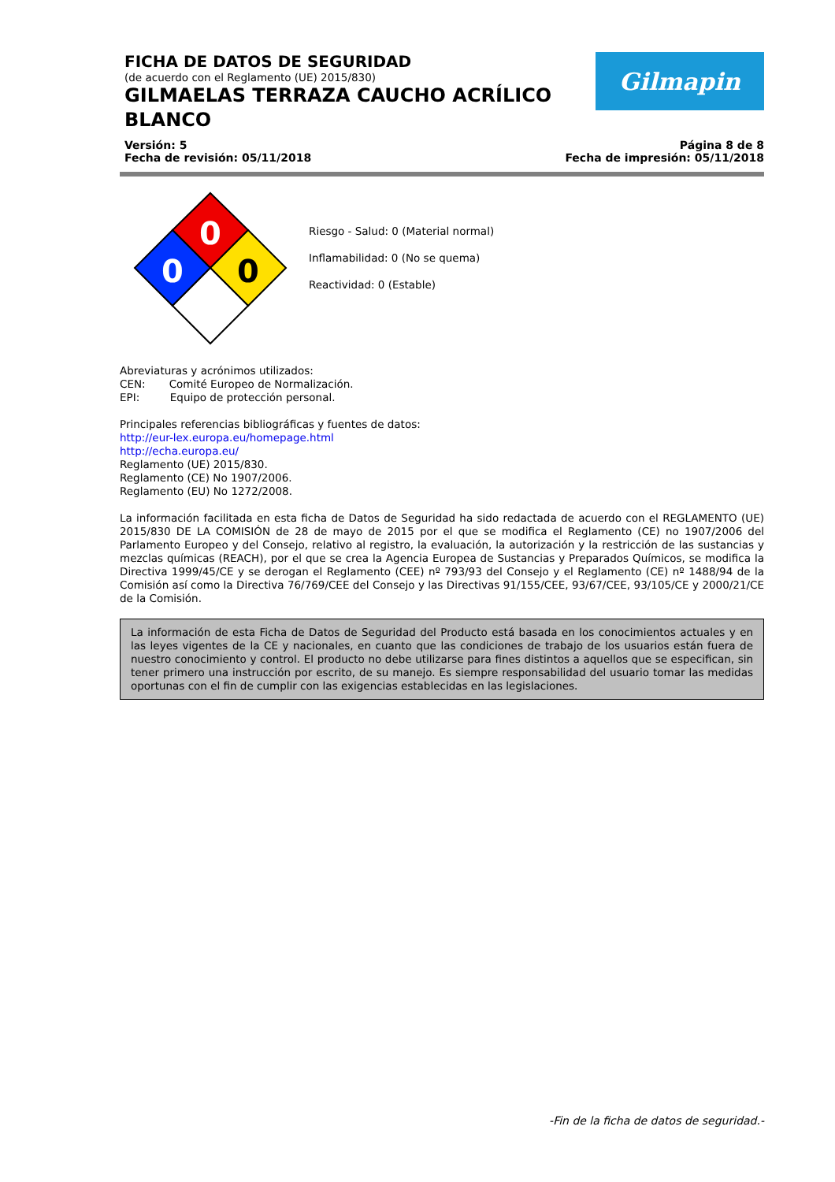Gilmapin
FICHA DE DATOS DE SEGURIDAD
(de acuerdo con el Reglamento (UE) 2015/830)
GILMAELAS TERRAZA CAUCHO ACRÍLICO BLANCO
Versión: 5
Fecha de revisión: 05/11/2018
Página 8 de 8
Fecha de impresión: 05/11/2018
0
0
0
Riesgo - Salud: 0 (Material normal)
Inflamabilidad: 0 (No se quema)
Reactividad: 0 (Estable)
Abreviaturas y acrónimos utilizados:
CEN: Comité Europeo de Normalización.
EPI: Equipo de protección personal.
Principales referencias bibliográficas y fuentes de datos:
http://eur-lex.europa.eu/homepage.html
http://echa.europa.eu/
Reglamento (UE) 2015/830.
Reglamento (CE) No 1907/2006.
Reglamento (EU) No 1272/2008.
La información facilitada en esta ficha de Datos de Seguridad ha sido redactada de acuerdo con el REGLAMENTO (UE) 2015/830 DE LA COMISIÓN de 28 de mayo de 2015 por el que se modifica el Reglamento (CE) no 1907/2006 del Parlamento Europeo y del Consejo, relativo al registro, la evaluación, la autorización y la restricción de las sustancias y mezclas químicas (REACH), por el que se crea la Agencia Europea de Sustancias y Preparados Químicos, se modifica la Directiva 1999/45/CE y se derogan el Reglamento (CEE) nº 793/93 del Consejo y el Reglamento (CE) nº 1488/94 de la Comisión así como la Directiva 76/769/CEE del Consejo y las Directivas 91/155/CEE, 93/67/CEE, 93/105/CE y 2000/21/CE de la Comisión.
La información de esta Ficha de Datos de Seguridad del Producto está basada en los conocimientos actuales y en las leyes vigentes de la CE y nacionales, en cuanto que las condiciones de trabajo de los usuarios están fuera de nuestro conocimiento y control. El producto no debe utilizarse para fines distintos a aquellos que se especifican, sin tener primero una instrucción por escrito, de su manejo. Es siempre responsabilidad del usuario tomar las medidas oportunas con el fin de cumplir con las exigencias establecidas en las legislaciones.
-Fin de la ficha de datos de seguridad.-